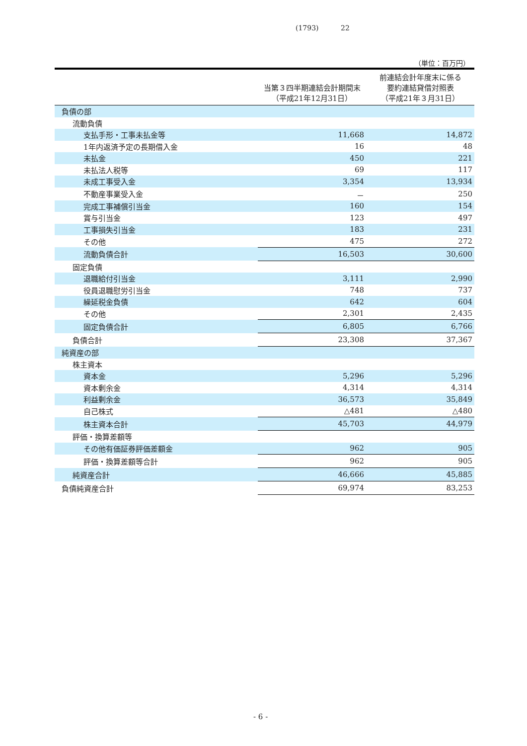(1793) 22
（単位：百万円）
| | 当第３四半期連結会計期間末 （平成21年12月31日） | 前連結会計年度末に係る 要約連結貸借対照表 （平成21年３月31日） |
| --- | --- | --- |
| 負債の部 | | |
| 流動負債 | | |
| 支払手形・工事未払金等 | 11,668 | 14,872 |
| 1年内返済予定の長期借入金 | 16 | 48 |
| 未払金 | 450 | 221 |
| 未払法人税等 | 69 | 117 |
| 未成工事受入金 | 3,354 | 13,934 |
| 不動産事業受入金 | － | 250 |
| 完成工事補償引当金 | 160 | 154 |
| 賞与引当金 | 123 | 497 |
| 工事損失引当金 | 183 | 231 |
| その他 | 475 | 272 |
| 流動負債合計 | 16,503 | 30,600 |
| 固定負債 | | |
| 退職給付引当金 | 3,111 | 2,990 |
| 役員退職慰労引当金 | 748 | 737 |
| 繰延税金負債 | 642 | 604 |
| その他 | 2,301 | 2,435 |
| 固定負債合計 | 6,805 | 6,766 |
| 負債合計 | 23,308 | 37,367 |
| 純資産の部 | | |
| 株主資本 | | |
| 資本金 | 5,296 | 5,296 |
| 資本剰余金 | 4,314 | 4,314 |
| 利益剰余金 | 36,573 | 35,849 |
| 自己株式 | △481 | △480 |
| 株主資本合計 | 45,703 | 44,979 |
| 評価・換算差額等 | | |
| その他有価証券評価差額金 | 962 | 905 |
| 評価・換算差額等合計 | 962 | 905 |
| 純資産合計 | 46,666 | 45,885 |
| 負債純資産合計 | 69,974 | 83,253 |
- 6 -